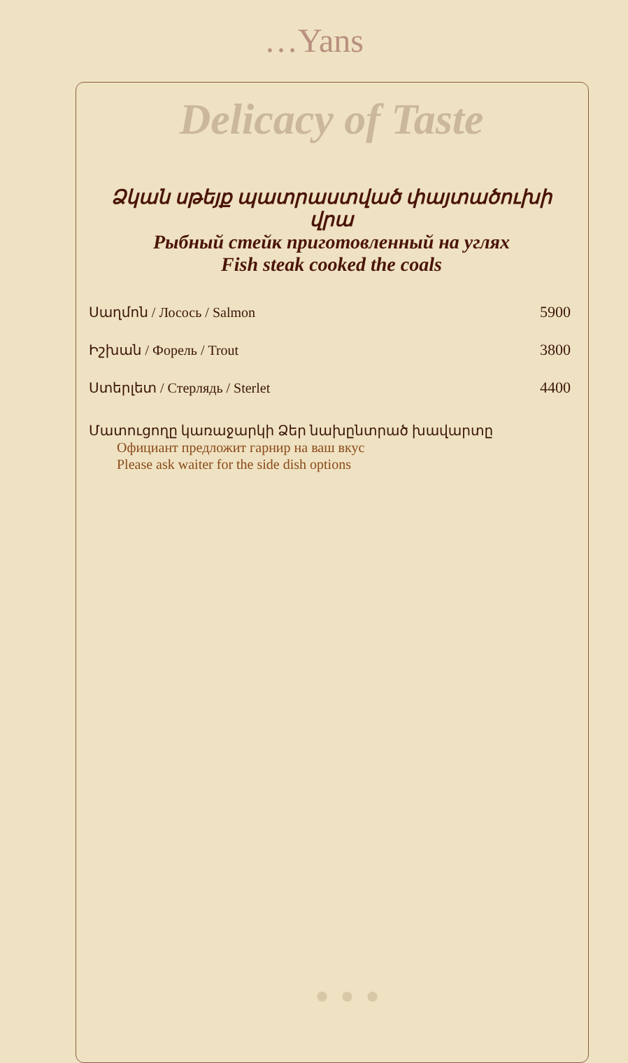…Yans
Delicacy of Taste
Ձկան սթեյք պատրաստված փայտածուխի վրա
Рыбный стейк приготовленный на углях
Fish steak cooked the coals
Սաղմոն / Лосось / Salmon 5900
Իշխան / Форель / Trout 3800
Ստերլետ / Стерлядь / Sterlet 4400
Մատուցողը կառաջարկի Ձեր նախընտրած խավարտը
Официант предложит гарнир на ваш вкус
Please ask waiter for the side dish options
• • •